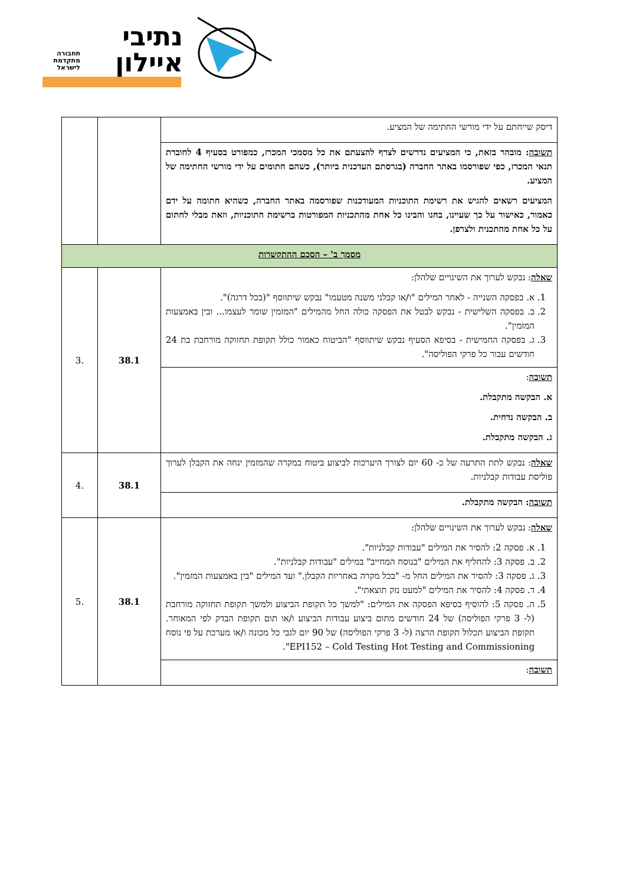נתיבי
איילון
תחבורה
מתקדמת
לישראל
| דיסק שייחתם על ידי מורשי החתימה של המציע. | | |
| תשובה : מובהר בזאת, כי המציעים נדרשים לצרף להצעתם את כל מסמכי המכרז, כמפורט בסעיף 4 לחוברת תנאי המכרז, כפי שפורסמו באתר החברה (בגרסתם העדכנית ביותר), כשהם חתומים על ידי מורשי החתימה של המציע. המציעים רשאים להגיש את רשימת התוכניות המעודכנות שפורסמה באתר החברה, כשהיא חתומה על ידם כאמור, כאישור על כך שעיינו, בחנו והבינו כל אחת מהתכניות המפורטות ברשימת התוכניות, וזאת מבלי לחתום על כל אחת מהתכנית ולצרפן. | | |
| מסמך ב' – הסכם ההתקשרות | | |
| שאלה : נבקש לערוך את השינויים שלהלן: 1. א. בפסקה השנייה - לאחר המילים "ו/או קבלני משנה מטעמו" נבקש שיתווסף "(בכל דרגה)". 2. ב. בפסקה השלישית - נבקש לבטל את הפסקה כולה החל מהמילים "המזמין שומר לעצמו... ובין באמצעות המזמין". 3. ג. בפסקה החמישית - בסיפא הסעיף נבקש שיתווסף "הביטוח כאמור כולל תקופת תחזוקה מורחבת בת 24 חודשים עבור כל פרקי הפוליסה". | 38.1 | .3 |
| תשובה : א. הבקשה מתקבלת. ב. הבקשה נדחית. ג. הבקשה מתקבלת. | | |
| שאלה : נבקש לתת התרעה של כ- 60 יום לצורך היערכות לביצוע ביטוח במקרה שהמזמין ינחה את הקבלן לערוך פוליסת עבודות קבלניות. | 38.1 | .4 |
| תשובה : הבקשה מתקבלת. | | |
| שאלה : נבקש לערוך את השינויים שלהלן: 1. א. פסקה 2: להסיר את המילים "עבודות קבלניות". 2. ב. פסקה 3: להחליף את המילים "בנוסח המחייב" במילים "עבודות קבלניות". 3. ג. פסקה 3: להסיר את המילים החל מ- "בכל מקרה באחריות הקבלן." ועד המילים "בין באמצעות המזמין". 4. ד. פסקה 4: להסיר את המילים "למעט נזק תוצאתי". 5. ה. פסקה 5: להוסיף בסיפא הפסקה את המילים: "למשך כל תקופת הביצוע ולמשך תקופת תחזוקה מורחבת (ל- 3 פרקי הפוליסה) של 24 חודשים מתום ביצוע עבודות הביצוע ו/או תום תקופת הבדק לפי המאוחר. תקופת הביצוע תכלול תקופת הרצה (ל- 3 פרקי הפוליסה) של 90 יום לגבי כל מכונה ו/או מערכת על פי נוסח EPI152 – Cold Testing Hot Testing and Commissioning". | 38.1 | .5 |
| תשובה : | | |